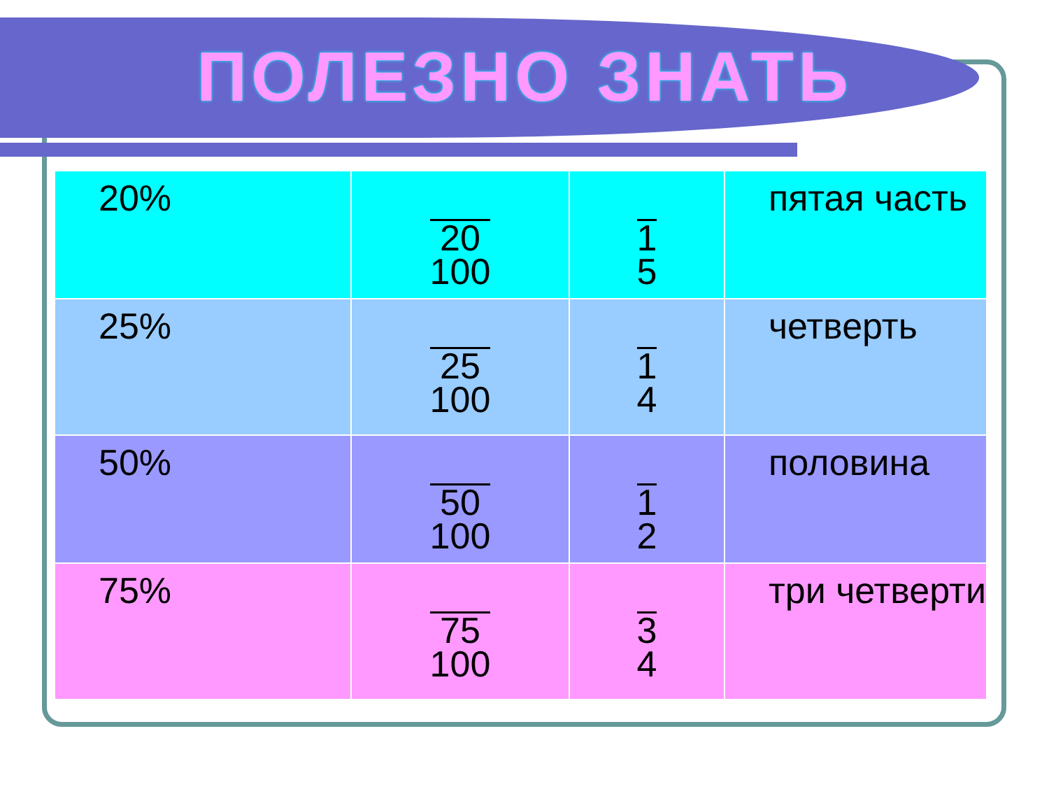ПОЛЕЗНО ЗНАТЬ
| 20% | 20 100 | 1 5 | пятая часть |
| 25% | 25 100 | 1 4 | четверть |
| 50% | 50 100 | 1 2 | половина |
| 75% | 75 100 | 3 4 | три четверти |